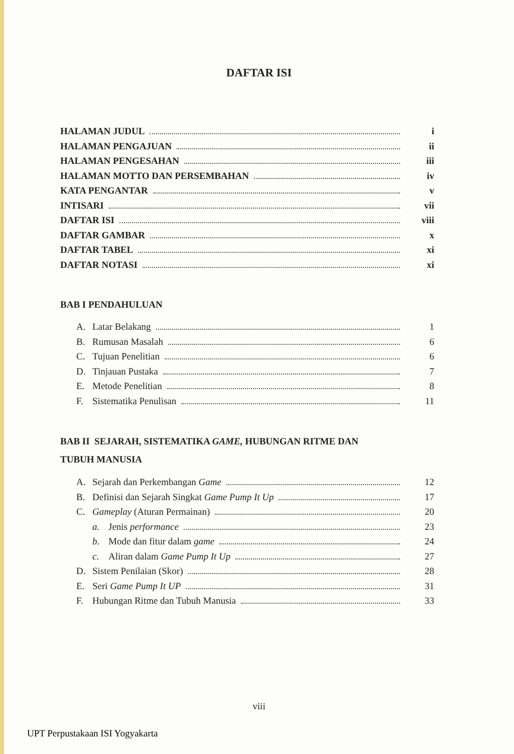DAFTAR ISI
HALAMAN JUDUL i
HALAMAN PENGAJUAN ii
HALAMAN PENGESAHAN iii
HALAMAN MOTTO DAN PERSEMBAHAN iv
KATA PENGANTAR v
INTISARI vii
DAFTAR ISI viii
DAFTAR GAMBAR x
DAFTAR TABEL xi
DAFTAR NOTASI xi
BAB I PENDAHULUAN
A. Latar Belakang 1
B. Rumusan Masalah 6
C. Tujuan Penelitian 6
D. Tinjauan Pustaka 7
E. Metode Penelitian 8
F. Sistematika Penulisan 11
BAB II SEJARAH, SISTEMATIKA GAME, HUBUNGAN RITME DAN
TUBUH MANUSIA
A. Sejarah dan Perkembangan Game 12
B. Definisi dan Sejarah Singkat Game Pump It Up 17
C. Gameplay (Aturan Permainan) 20
a. Jenis performance 23
b. Mode dan fitur dalam game 24
c. Aliran dalam Game Pump It Up 27
D. Sistem Penilaian (Skor) 28
E. Seri Game Pump It UP 31
F. Hubungan Ritme dan Tubuh Manusia 33
viii
UPT Perpustakaan ISI Yogyakarta